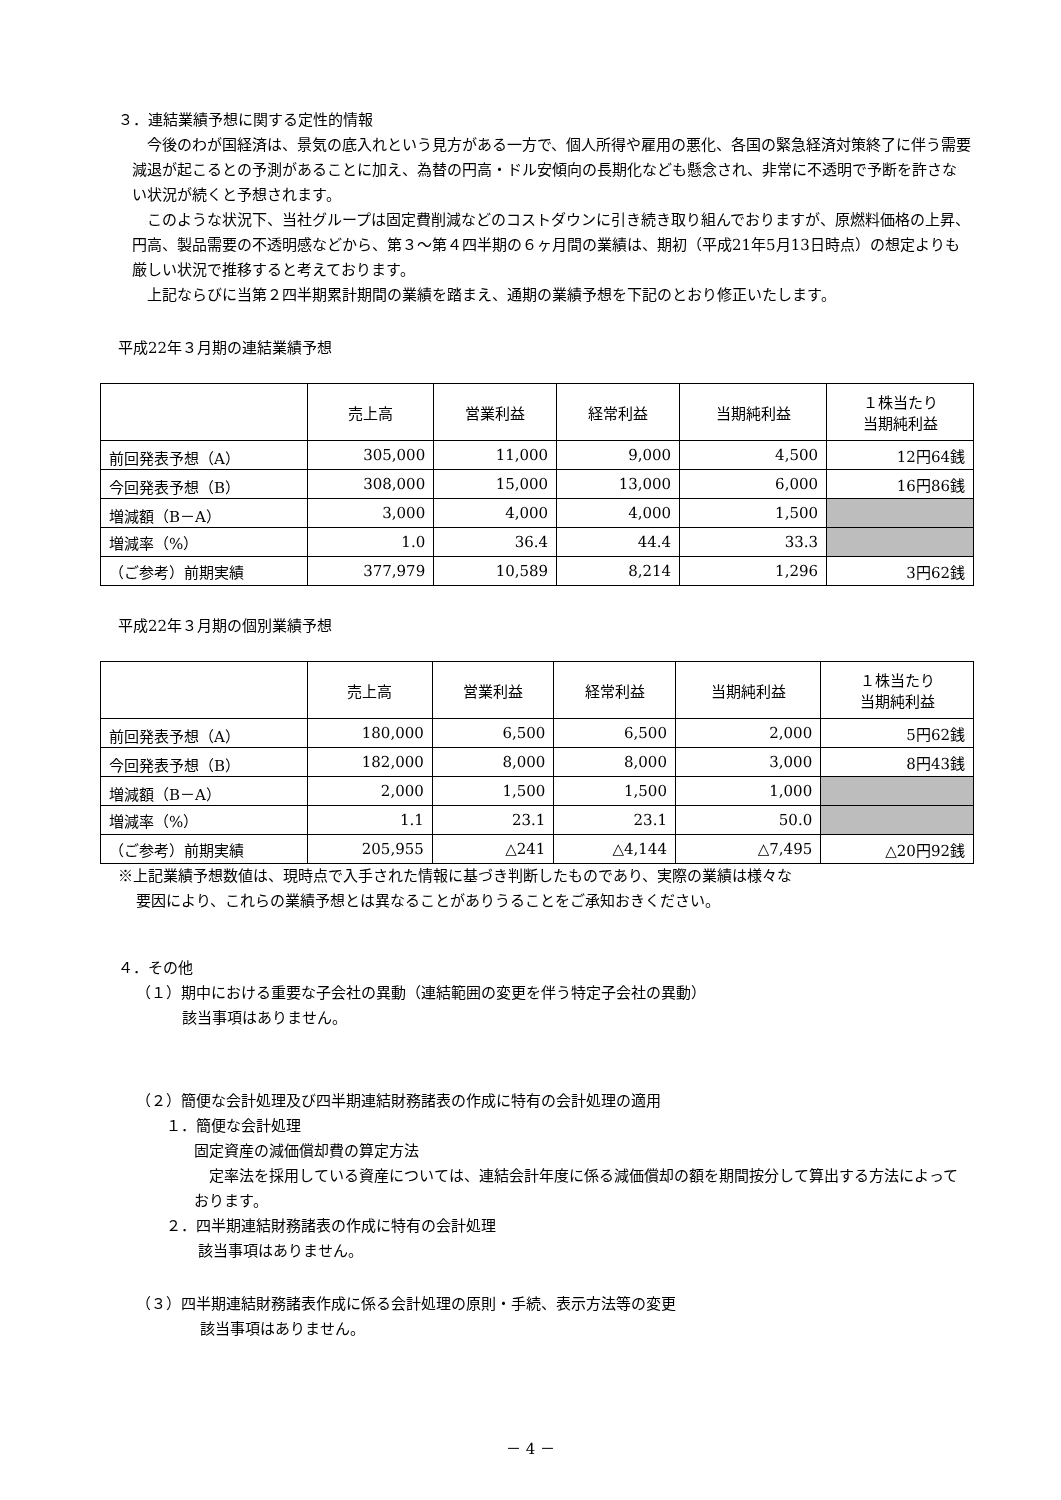３．連結業績予想に関する定性的情報
　今後のわが国経済は、景気の底入れという見方がある一方で、個人所得や雇用の悪化、各国の緊急経済対策終了に伴う需要減退が起こるとの予測があることに加え、為替の円高・ドル安傾向の長期化なども懸念され、非常に不透明で予断を許さない状況が続くと予想されます。
　このような状況下、当社グループは固定費削減などのコストダウンに引き続き取り組んでおりますが、原燃料価格の上昇、円高、製品需要の不透明感などから、第３～第４四半期の６ヶ月間の業績は、期初（平成21年5月13日時点）の想定よりも厳しい状況で推移すると考えております。
　上記ならびに当第２四半期累計期間の業績を踏まえ、通期の業績予想を下記のとおり修正いたします。
平成22年３月期の連結業績予想
| | 売上高 | 営業利益 | 経常利益 | 当期純利益 | １株当たり 当期純利益 |
| --- | --- | --- | --- | --- | --- |
| 前回発表予想（A） | 305,000 | 11,000 | 9,000 | 4,500 | 12円64銭 |
| 今回発表予想（B） | 308,000 | 15,000 | 13,000 | 6,000 | 16円86銭 |
| 増減額（B－A） | 3,000 | 4,000 | 4,000 | 1,500 | |
| 増減率（%） | 1.0 | 36.4 | 44.4 | 33.3 | |
| （ご参考）前期実績 | 377,979 | 10,589 | 8,214 | 1,296 | 3円62銭 |
平成22年３月期の個別業績予想
| | 売上高 | 営業利益 | 経常利益 | 当期純利益 | １株当たり 当期純利益 |
| --- | --- | --- | --- | --- | --- |
| 前回発表予想（A） | 180,000 | 6,500 | 6,500 | 2,000 | 5円62銭 |
| 今回発表予想（B） | 182,000 | 8,000 | 8,000 | 3,000 | 8円43銭 |
| 増減額（B－A） | 2,000 | 1,500 | 1,500 | 1,000 | |
| 増減率（%） | 1.1 | 23.1 | 23.1 | 50.0 | |
| （ご参考）前期実績 | 205,955 | △241 | △4,144 | △7,495 | △20円92銭 |
※上記業績予想数値は、現時点で入手された情報に基づき判断したものであり、実際の業績は様々な
要因により、これらの業績予想とは異なることがありうることをご承知おきください。
４．その他
（１）期中における重要な子会社の異動（連結範囲の変更を伴う特定子会社の異動）
該当事項はありません。
（２）簡便な会計処理及び四半期連結財務諸表の作成に特有の会計処理の適用
１．簡便な会計処理
固定資産の減価償却費の算定方法
　定率法を採用している資産については、連結会計年度に係る減価償却の額を期間按分して算出する方法によっております。
２．四半期連結財務諸表の作成に特有の会計処理
該当事項はありません。
（３）四半期連結財務諸表作成に係る会計処理の原則・手続、表示方法等の変更
該当事項はありません。
－ 4 －